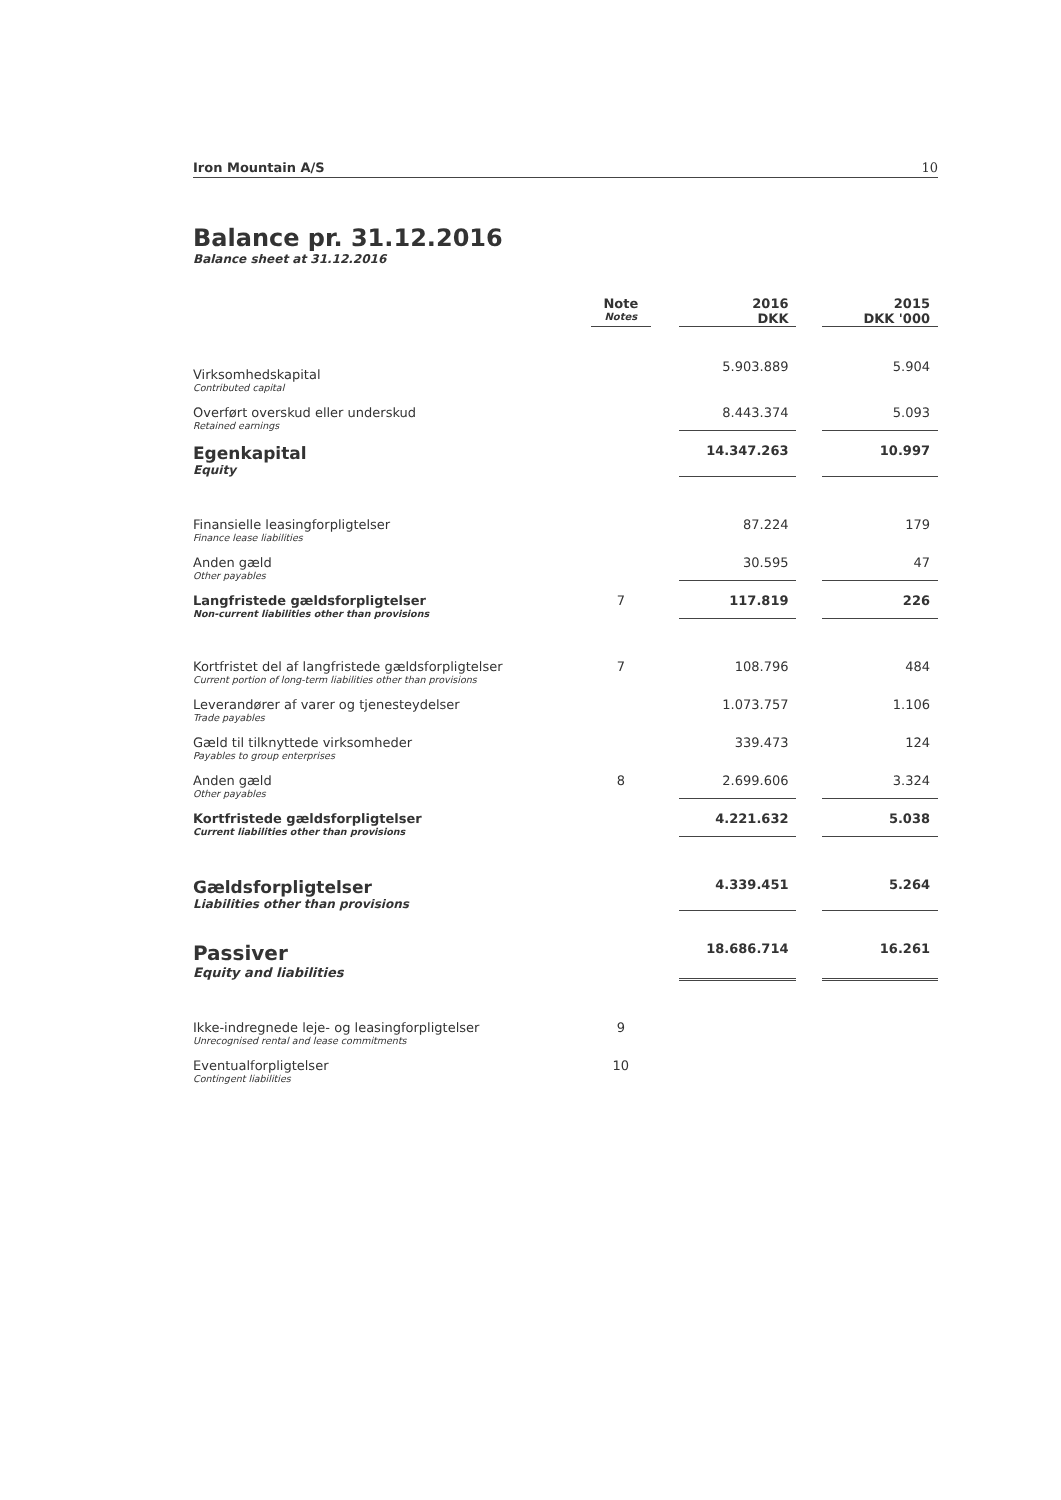Iron Mountain A/S 10
Balance pr. 31.12.2016
Balance sheet at 31.12.2016
| | Note Notes | | 2016 DKK | | 2015 DKK '000 |
| Virksomhedskapital Contributed capital | | | 5.903.889 | | 5.904 |
| Overført overskud eller underskud Retained earnings | | | 8.443.374 | | 5.093 |
| Egenkapital Equity | | | 14.347.263 | | 10.997 |
| Finansielle leasingforpligtelser Finance lease liabilities | | | 87.224 | | 179 |
| Anden gæld Other payables | | | 30.595 | | 47 |
| Langfristede gældsforpligtelser Non-current liabilities other than provisions | 7 | | 117.819 | | 226 |
| Kortfristet del af langfristede gældsforpligtelser Current portion of long-term liabilities other than provisions | 7 | | 108.796 | | 484 |
| Leverandører af varer og tjenesteydelser Trade payables | | | 1.073.757 | | 1.106 |
| Gæld til tilknyttede virksomheder Payables to group enterprises | | | 339.473 | | 124 |
| Anden gæld Other payables | 8 | | 2.699.606 | | 3.324 |
| Kortfristede gældsforpligtelser Current liabilities other than provisions | | | 4.221.632 | | 5.038 |
| Gældsforpligtelser Liabilities other than provisions | | | 4.339.451 | | 5.264 |
| Passiver Equity and liabilities | | | 18.686.714 | | 16.261 |
| Ikke-indregnede leje- og leasingforpligtelser Unrecognised rental and lease commitments | 9 | | | | |
| Eventualforpligtelser Contingent liabilities | 10 | | | | |